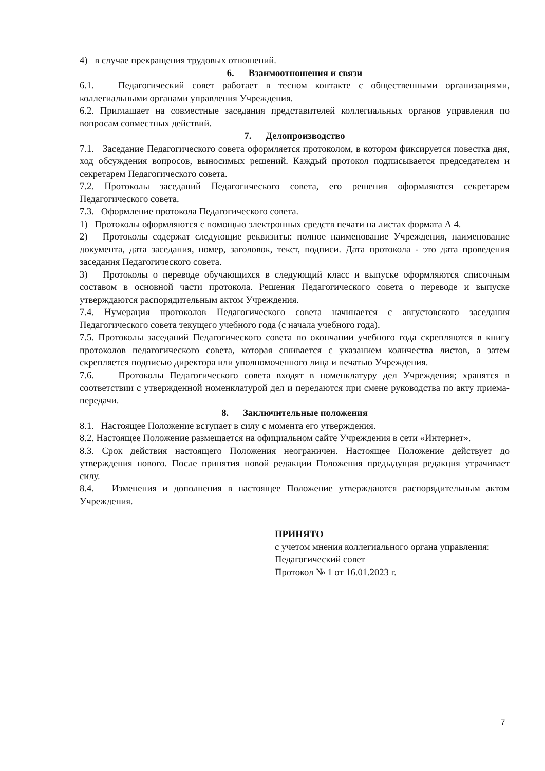4) в случае прекращения трудовых отношений.
6. Взаимоотношения и связи
6.1. Педагогический совет работает в тесном контакте с общественными организациями, коллегиальными органами управления Учреждения.
6.2. Приглашает на совместные заседания представителей коллегиальных органов управления по вопросам совместных действий.
7. Делопроизводство
7.1. Заседание Педагогического совета оформляется протоколом, в котором фиксируется повестка дня, ход обсуждения вопросов, выносимых решений. Каждый протокол подписывается председателем и секретарем Педагогического совета.
7.2. Протоколы заседаний Педагогического совета, его решения оформляются секретарем Педагогического совета.
7.3. Оформление протокола Педагогического совета.
1) Протоколы оформляются с помощью электронных средств печати на листах формата А 4.
2) Протоколы содержат следующие реквизиты: полное наименование Учреждения, наименование документа, дата заседания, номер, заголовок, текст, подписи. Дата протокола - это дата проведения заседания Педагогического совета.
3) Протоколы о переводе обучающихся в следующий класс и выпуске оформляются списочным составом в основной части протокола. Решения Педагогического совета о переводе и выпуске утверждаются распорядительным актом Учреждения.
7.4. Нумерация протоколов Педагогического совета начинается с августовского заседания Педагогического совета текущего учебного года (с начала учебного года).
7.5. Протоколы заседаний Педагогического совета по окончании учебного года скрепляются в книгу протоколов педагогического совета, которая сшивается с указанием количества листов, а затем скрепляется подписью директора или уполномоченного лица и печатью Учреждения.
7.6. Протоколы Педагогического совета входят в номенклатуру дел Учреждения; хранятся в соответствии с утвержденной номенклатурой дел и передаются при смене руководства по акту приема-передачи.
8. Заключительные положения
8.1. Настоящее Положение вступает в силу с момента его утверждения.
8.2. Настоящее Положение размещается на официальном сайте Учреждения в сети «Интернет».
8.3. Срок действия настоящего Положения неограничен. Настоящее Положение действует до утверждения нового. После принятия новой редакции Положения предыдущая редакция утрачивает силу.
8.4. Изменения и дополнения в настоящее Положение утверждаются распорядительным актом Учреждения.
ПРИНЯТО
с учетом мнения коллегиального органа управления:
Педагогический совет
Протокол № 1 от 16.01.2023 г.
7